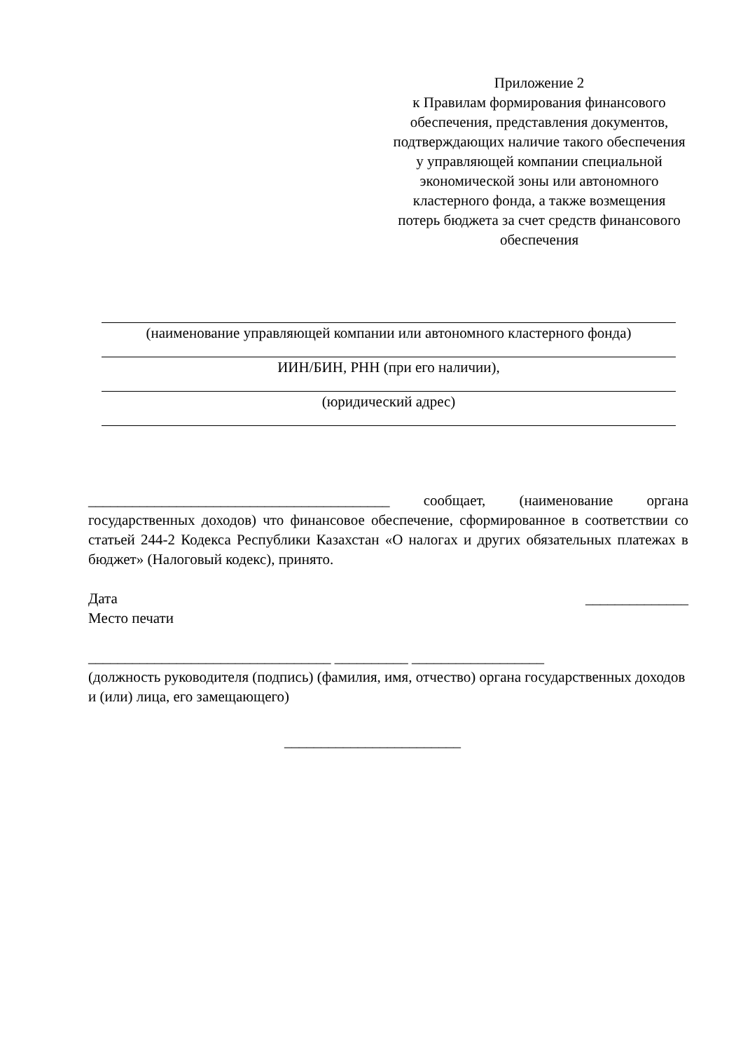Приложение 2
к Правилам формирования финансового обеспечения, представления документов, подтверждающих наличие такого обеспечения у управляющей компании специальной экономической зоны или автономного кластерного фонда, а также возмещения потерь бюджета за счет средств финансового обеспечения
(наименование управляющей компании или автономного кластерного фонда)
ИИН/БИН, РНН (при его наличии),
(юридический адрес)
_________________________________________ сообщает, (наименование органа государственных доходов) что финансовое обеспечение, сформированное в соответствии со статьей 244-2 Кодекса Республики Казахстан «О налогах и других обязательных платежах в бюджет» (Налоговый кодекс), принято.
Дата ______________
Место печати
_________________________________ __________ __________________
(должность руководителя (подпись) (фамилия, имя, отчество) органа государственных доходов и (или) лица, его замещающего)
________________________